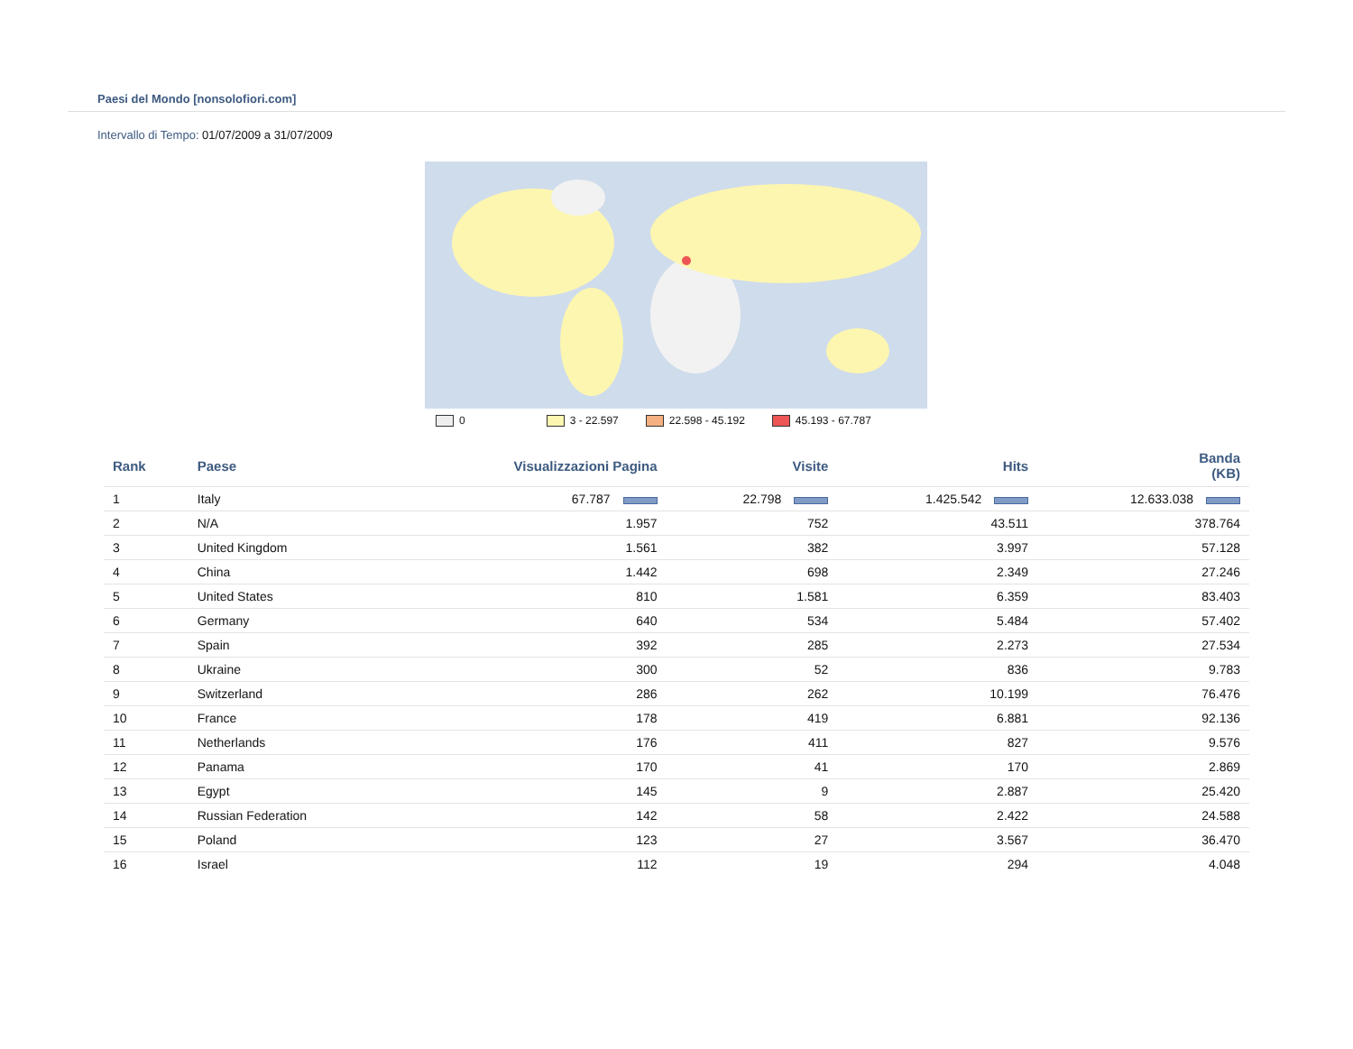Paesi del Mondo [nonsolofiori.com]
Intervallo di Tempo: 01/07/2009 a 31/07/2009
0 3 - 22.597 22.598 - 45.192 45.193 - 67.787
| Rank | Paese | Visualizzazioni Pagina | Visite | Hits | Banda (KB) |
| --- | --- | --- | --- | --- | --- |
| 1 | Italy | 67.787 | 22.798 | 1.425.542 | 12.633.038 |
| 2 | N/A | 1.957 | 752 | 43.511 | 378.764 |
| 3 | United Kingdom | 1.561 | 382 | 3.997 | 57.128 |
| 4 | China | 1.442 | 698 | 2.349 | 27.246 |
| 5 | United States | 810 | 1.581 | 6.359 | 83.403 |
| 6 | Germany | 640 | 534 | 5.484 | 57.402 |
| 7 | Spain | 392 | 285 | 2.273 | 27.534 |
| 8 | Ukraine | 300 | 52 | 836 | 9.783 |
| 9 | Switzerland | 286 | 262 | 10.199 | 76.476 |
| 10 | France | 178 | 419 | 6.881 | 92.136 |
| 11 | Netherlands | 176 | 411 | 827 | 9.576 |
| 12 | Panama | 170 | 41 | 170 | 2.869 |
| 13 | Egypt | 145 | 9 | 2.887 | 25.420 |
| 14 | Russian Federation | 142 | 58 | 2.422 | 24.588 |
| 15 | Poland | 123 | 27 | 3.567 | 36.470 |
| 16 | Israel | 112 | 19 | 294 | 4.048 |